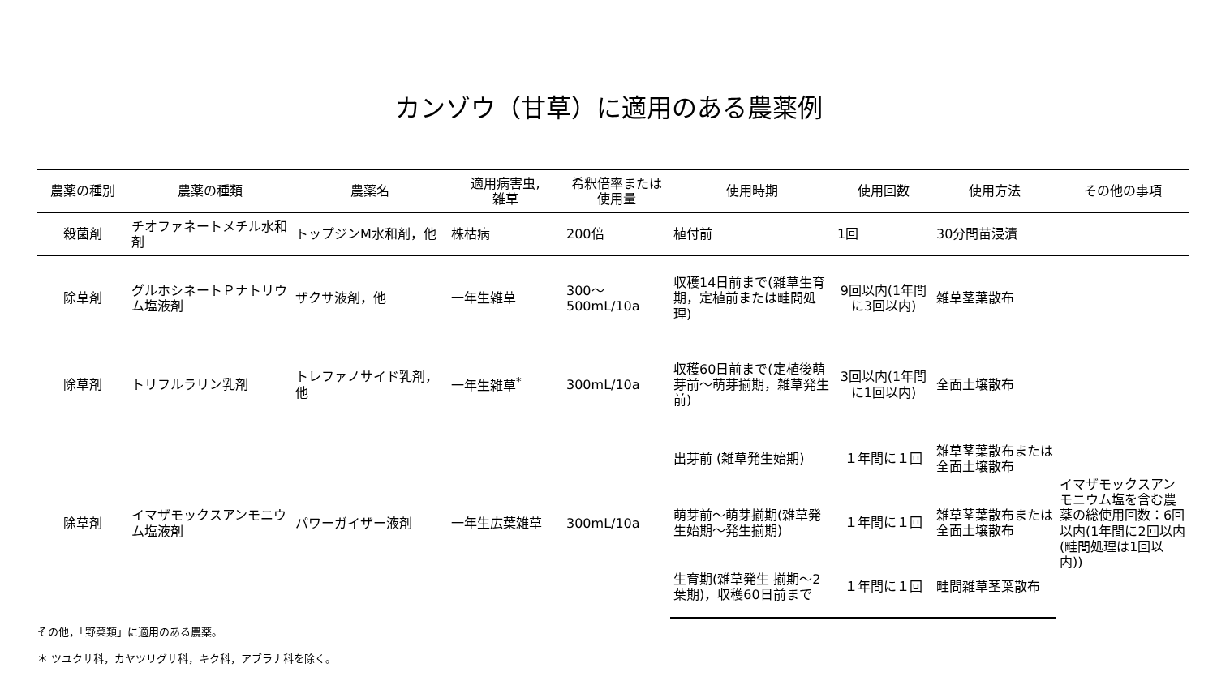カンゾウ（甘草）に適用のある農薬例
| 農薬の種別 | 農薬の種類 | 農薬名 | 適用病害虫, 雑草 | 希釈倍率または 使用量 | 使用時期 | 使用回数 | 使用方法 | その他の事項 |
| --- | --- | --- | --- | --- | --- | --- | --- | --- |
| 殺菌剤 | チオファネートメチル水和剤 | トップジンM水和剤，他 | 株枯病 | 200倍 | 植付前 | 1回 | 30分間苗浸漬 | |
| 除草剤 | グルホシネートＰナトリウム塩液剤 | ザクサ液剤，他 | 一年生雑草 | 300～ 500mL/10a | 収穫14日前まで(雑草生育期，定植前または畦間処理) | 9回以内(1年間に3回以内) | 雑草茎葉散布 | |
| 除草剤 | トリフルラリン乳剤 | トレファノサイド乳剤，他 | 一年生雑草<sup>*</sup> | 300mL/10a | 収穫60日前まで(定植後萌芽前～萌芽揃期，雑草発生前) | 3回以内(1年間に1回以内) | 全面土壌散布 | |
| 除草剤 | イマザモックスアンモニウム塩液剤 | パワーガイザー液剤 | 一年生広葉雑草 | 300mL/10a | 出芽前 (雑草発生始期) | １年間に１回 | 雑草茎葉散布または全面土壌散布 | イマザモックスアンモニウム塩を含む農薬の総使用回数：6回以内(1年間に2回以内(畦間処理は1回以内)) |
| | | | | | 萌芽前～萌芽揃期(雑草発生始期～発生揃期) | １年間に１回 | 雑草茎葉散布または全面土壌散布 | |
| | | | | | 生育期(雑草発生 揃期～2葉期)，収穫60日前まで | １年間に１回 | 畦間雑草茎葉散布 | |
その他，「野菜類」に適用のある農薬。
＊ ツユクサ科，カヤツリグサ科，キク科，アブラナ科を除く。